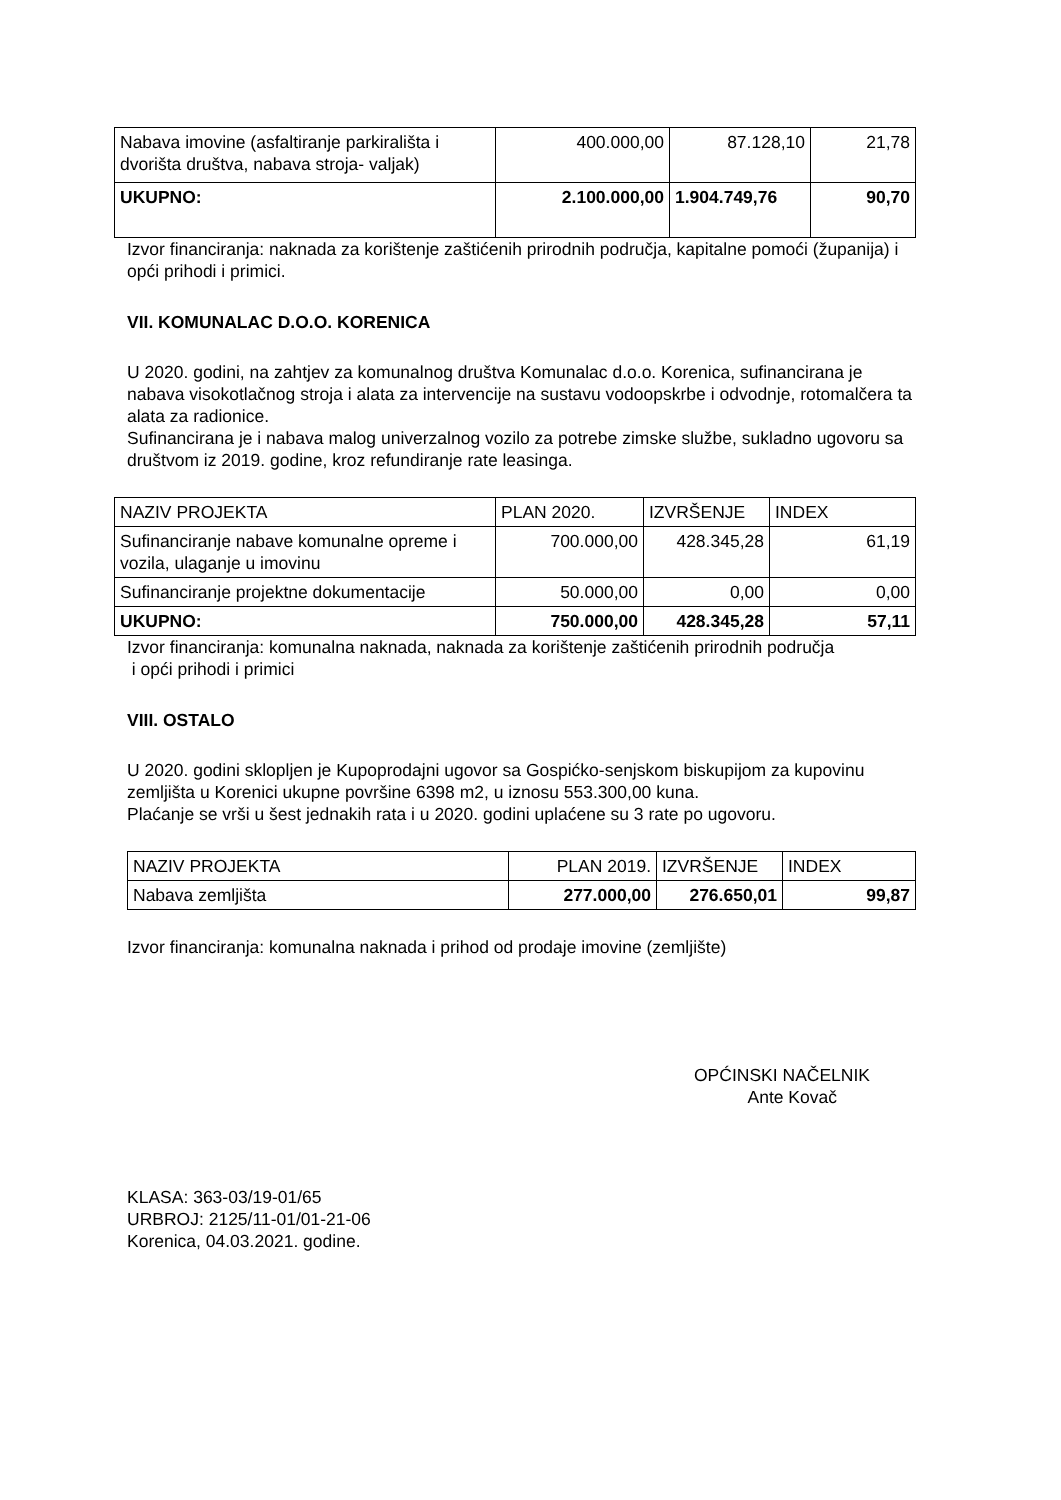| Nabava imovine (asfaltiranje parkirališta i dvorišta društva, nabava stroja- valjak) | 400.000,00 | 87.128,10 | 21,78 |
| UKUPNO: | 2.100.000,00 | 1.904.749,76 | 90,70 |
Izvor financiranja: naknada za korištenje zaštićenih prirodnih područja, kapitalne pomoći (županija) i opći prihodi i primici.
VII. KOMUNALAC D.O.O. KORENICA
U 2020. godini, na zahtjev za komunalnog društva Komunalac d.o.o. Korenica, sufinancirana je nabava visokotlačnog stroja i alata za intervencije na sustavu vodoopskrbe i odvodnje, rotomalčera ta alata za radionice.
Sufinancirana je i nabava malog univerzalnog vozilo za potrebe zimske službe, sukladno ugovoru sa društvom iz 2019. godine, kroz refundiranje rate leasinga.
| NAZIV PROJEKTA | PLAN 2020. | IZVRŠENJE | INDEX |
| Sufinanciranje nabave komunalne opreme i vozila, ulaganje u imovinu | 700.000,00 | 428.345,28 | 61,19 |
| Sufinanciranje projektne dokumentacije | 50.000,00 | 0,00 | 0,00 |
| UKUPNO: | 750.000,00 | 428.345,28 | 57,11 |
Izvor financiranja: komunalna naknada, naknada za korištenje zaštićenih prirodnih područja
i opći prihodi i primici
VIII. OSTALO
U 2020. godini sklopljen je Kupoprodajni ugovor sa Gospićko-senjskom biskupijom za kupovinu zemljišta u Korenici ukupne površine 6398 m2, u iznosu 553.300,00 kuna.
Plaćanje se vrši u šest jednakih rata i u 2020. godini uplaćene su 3 rate po ugovoru.
| NAZIV PROJEKTA | PLAN 2019. | IZVRŠENJE | INDEX |
| Nabava zemljišta | 277.000,00 | 276.650,01 | 99,87 |
Izvor financiranja: komunalna naknada i prihod od prodaje imovine (zemljište)
OPĆINSKI NAČELNIK
Ante Kovač
KLASA: 363-03/19-01/65
URBROJ: 2125/11-01/01-21-06
Korenica, 04.03.2021. godine.